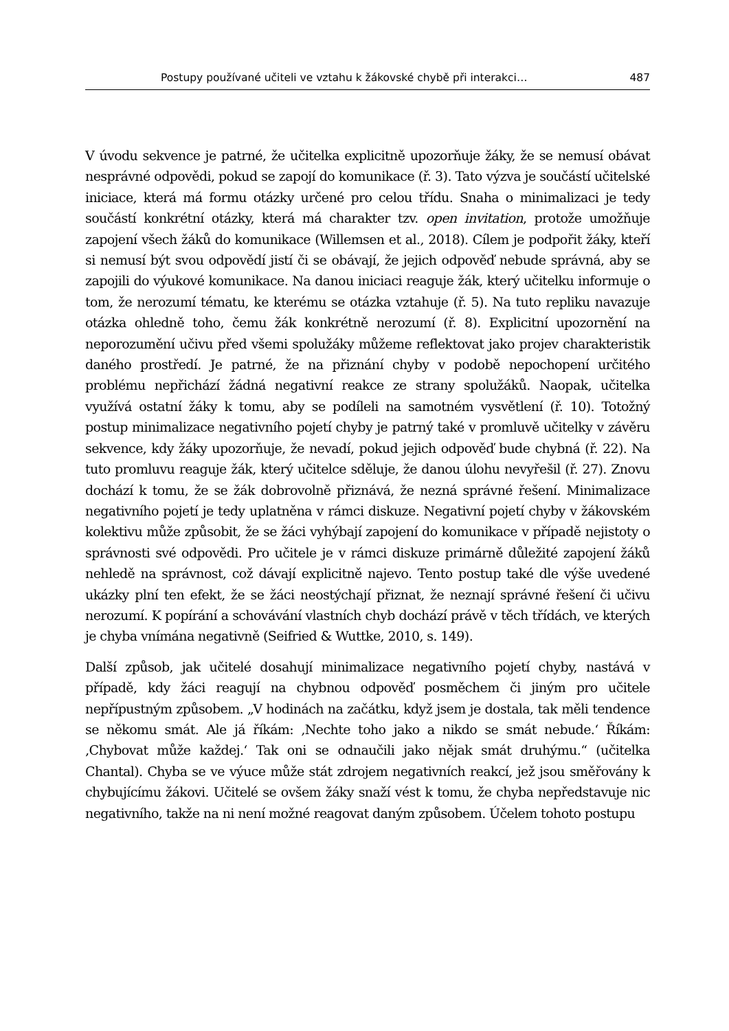Postupy používané učiteli ve vztahu k žákovské chybě při interakci… 487
V úvodu sekvence je patrné, že učitelka explicitně upozorňuje žáky, že se nemusí obávat nesprávné odpovědi, pokud se zapojí do komunikace (ř. 3). Tato výzva je součástí učitelské iniciace, která má formu otázky určené pro celou třídu. Snaha o minimalizaci je tedy součástí konkrétní otázky, která má charakter tzv. open invitation, protože umožňuje zapojení všech žáků do komunikace (Willemsen et al., 2018). Cílem je podpořit žáky, kteří si nemusí být svou odpovědí jistí či se obávají, že jejich odpověď nebude správná, aby se zapojili do výukové komunikace. Na danou iniciaci reaguje žák, který učitelku informuje o tom, že nerozumí tématu, ke kterému se otázka vztahuje (ř. 5). Na tuto repliku navazuje otázka ohledně toho, čemu žák konkrétně nerozumí (ř. 8). Explicitní upozornění na neporozumění učivu před všemi spolužáky můžeme reflektovat jako projev charakteristik daného prostředí. Je patrné, že na přiznání chyby v podobě nepochopení určitého problému nepřichází žádná negativní reakce ze strany spolužáků. Naopak, učitelka využívá ostatní žáky k tomu, aby se podíleli na samotném vysvětlení (ř. 10). Totožný postup minimalizace negativního pojetí chyby je patrný také v promluvě učitelky v závěru sekvence, kdy žáky upozorňuje, že nevadí, pokud jejich odpověď bude chybná (ř. 22). Na tuto promluvu reaguje žák, který učitelce sděluje, že danou úlohu nevyřešil (ř. 27). Znovu dochází k tomu, že se žák dobrovolně přiznává, že nezná správné řešení. Minimalizace negativního pojetí je tedy uplatněna v rámci diskuze. Negativní pojetí chyby v žákovském kolektivu může způsobit, že se žáci vyhýbají zapojení do komunikace v případě nejistoty o správnosti své odpovědi. Pro učitele je v rámci diskuze primárně důležité zapojení žáků nehledě na správnost, což dávají explicitně najevo. Tento postup také dle výše uvedené ukázky plní ten efekt, že se žáci neostýchají přiznat, že neznají správné řešení či učivu nerozumí. K popírání a schovávání vlastních chyb dochází právě v těch třídách, ve kterých je chyba vnímána negativně (Seifried & Wuttke, 2010, s. 149).
Další způsob, jak učitelé dosahují minimalizace negativního pojetí chyby, nastává v případě, kdy žáci reagují na chybnou odpověď posměchem či jiným pro učitele nepřípustným způsobem. „V hodinách na začátku, když jsem je dostala, tak měli tendence se někomu smát. Ale já říkám: ‚Nechte toho jako a nikdo se smát nebude.‘ Říkám: ‚Chybovat může každej.‘ Tak oni se odnaučili jako nějak smát druhýmu.“ (učitelka Chantal). Chyba se ve výuce může stát zdrojem negativních reakcí, jež jsou směřovány k chybujícímu žákovi. Učitelé se ovšem žáky snaží vést k tomu, že chyba nepředstavuje nic negativního, takže na ni není možné reagovat daným způsobem. Účelem tohoto postupu